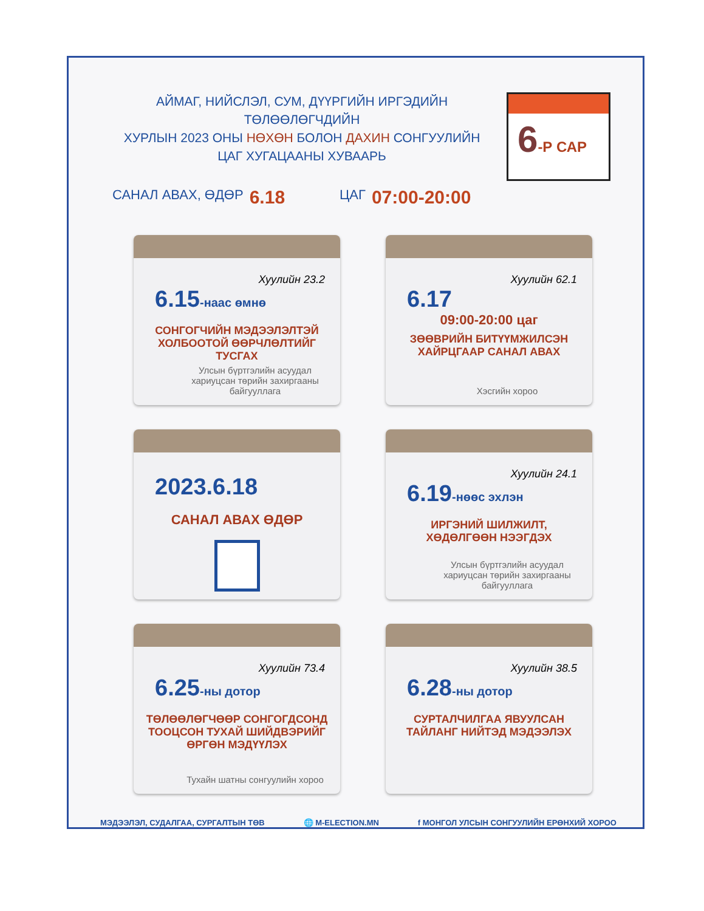АЙМАГ, НИЙСЛЭЛ, СУМ, ДҮҮРГИЙН ИРГЭДИЙН ТӨЛӨӨЛӨГЧДИЙН
ХУРЛЫН 2023 ОНЫ НӨХӨН БОЛОН ДАХИН СОНГУУЛИЙН
ЦАГ ХУГАЦААНЫ ХУВААРЬ
6-Р САР
САНАЛ АВАХ, ӨДӨР 6.18 ЦАГ 07:00-20:00
Хуулийн 23.2
6.15-наас өмнө
СОНГОГЧИЙН МЭДЭЭЛЭЛТЭЙ ХОЛБООТОЙ ӨӨРЧЛӨЛТИЙГ ТУСГАХ
Улсын бүртгэлийн асуудал хариуцсан төрийн захиргааны байгууллага
Хуулийн 62.1
6.17
09:00-20:00 цаг
ЗӨӨВРИЙН БИТҮҮМЖИЛСЭН ХАЙРЦГААР САНАЛ АВАХ
Хэсгийн хороо
2023.6.18
САНАЛ АВАХ ӨДӨР
Хуулийн 24.1
6.19-нөөс эхлэн
ИРГЭНИЙ ШИЛЖИЛТ, ХӨДӨЛГӨӨН НЭЭГДЭХ
Улсын бүртгэлийн асуудал хариуцсан төрийн захиргааны байгууллага
Хуулийн 73.4
6.25-ны дотор
ТӨЛӨӨЛӨГЧӨӨР СОНГОГДСОНД ТООЦСОН ТУХАЙ ШИЙДВЭРИЙГ ӨРГӨН МЭДҮҮЛЭХ
Тухайн шатны сонгуулийн хороо
Хуулийн 38.5
6.28-ны дотор
СУРТАЛЧИЛГАА ЯВУУЛСАН ТАЙЛАНГ НИЙТЭД МЭДЭЭЛЭХ
МЭДЭЭЛЭЛ, СУДАЛГАА, СУРГАЛТЫН ТӨВ 🌐 M-ELECTION.MN f МОНГОЛ УЛСЫН СОНГУУЛИЙН ЕРӨНХИЙ ХОРОО